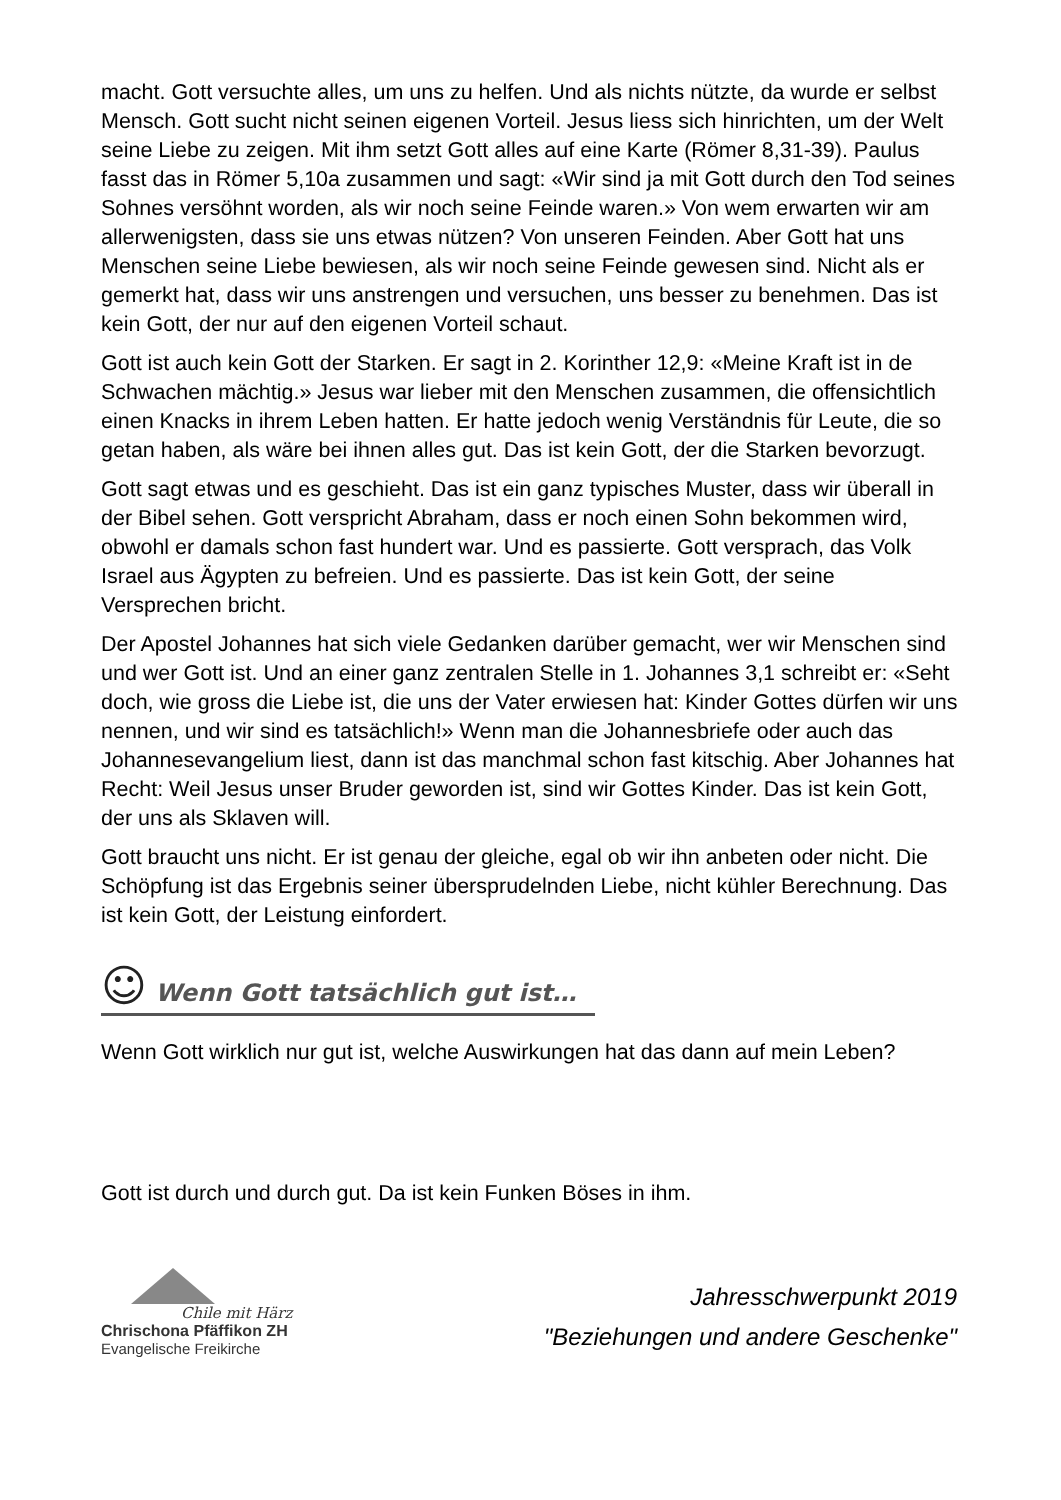macht. Gott versuchte alles, um uns zu helfen. Und als nichts nützte, da wurde er selbst Mensch. Gott sucht nicht seinen eigenen Vorteil. Jesus liess sich hinrichten, um der Welt seine Liebe zu zeigen. Mit ihm setzt Gott alles auf eine Karte (Römer 8,31-39). Paulus fasst das in Römer 5,10a zusammen und sagt: «Wir sind ja mit Gott durch den Tod seines Sohnes versöhnt worden, als wir noch seine Feinde waren.» Von wem erwarten wir am allerwenigsten, dass sie uns etwas nützen? Von unseren Feinden. Aber Gott hat uns Menschen seine Liebe bewiesen, als wir noch seine Feinde gewesen sind. Nicht als er gemerkt hat, dass wir uns anstrengen und versuchen, uns besser zu benehmen. Das ist kein Gott, der nur auf den eigenen Vorteil schaut.
Gott ist auch kein Gott der Starken. Er sagt in 2. Korinther 12,9: «Meine Kraft ist in de Schwachen mächtig.» Jesus war lieber mit den Menschen zusammen, die offensichtlich einen Knacks in ihrem Leben hatten. Er hatte jedoch wenig Verständnis für Leute, die so getan haben, als wäre bei ihnen alles gut. Das ist kein Gott, der die Starken bevorzugt.
Gott sagt etwas und es geschieht. Das ist ein ganz typisches Muster, dass wir überall in der Bibel sehen. Gott verspricht Abraham, dass er noch einen Sohn bekommen wird, obwohl er damals schon fast hundert war. Und es passierte. Gott versprach, das Volk Israel aus Ägypten zu befreien. Und es passierte. Das ist kein Gott, der seine Versprechen bricht.
Der Apostel Johannes hat sich viele Gedanken darüber gemacht, wer wir Menschen sind und wer Gott ist. Und an einer ganz zentralen Stelle in 1. Johannes 3,1 schreibt er: «Seht doch, wie gross die Liebe ist, die uns der Vater erwiesen hat: Kinder Gottes dürfen wir uns nennen, und wir sind es tatsächlich!» Wenn man die Johannesbriefe oder auch das Johannesevangelium liest, dann ist das manchmal schon fast kitschig. Aber Johannes hat Recht: Weil Jesus unser Bruder geworden ist, sind wir Gottes Kinder. Das ist kein Gott, der uns als Sklaven will.
Gott braucht uns nicht. Er ist genau der gleiche, egal ob wir ihn anbeten oder nicht. Die Schöpfung ist das Ergebnis seiner übersprudelnden Liebe, nicht kühler Berechnung. Das ist kein Gott, der Leistung einfordert.
☺ Wenn Gott tatsächlich gut ist…
Wenn Gott wirklich nur gut ist, welche Auswirkungen hat das dann auf mein Leben?
Gott ist durch und durch gut. Da ist kein Funken Böses in ihm.
Chile mit Härz
Chrischona Pfäffikon ZH
Evangelische Freikirche
Jahresschwerpunkt 2019
"Beziehungen und andere Geschenke"